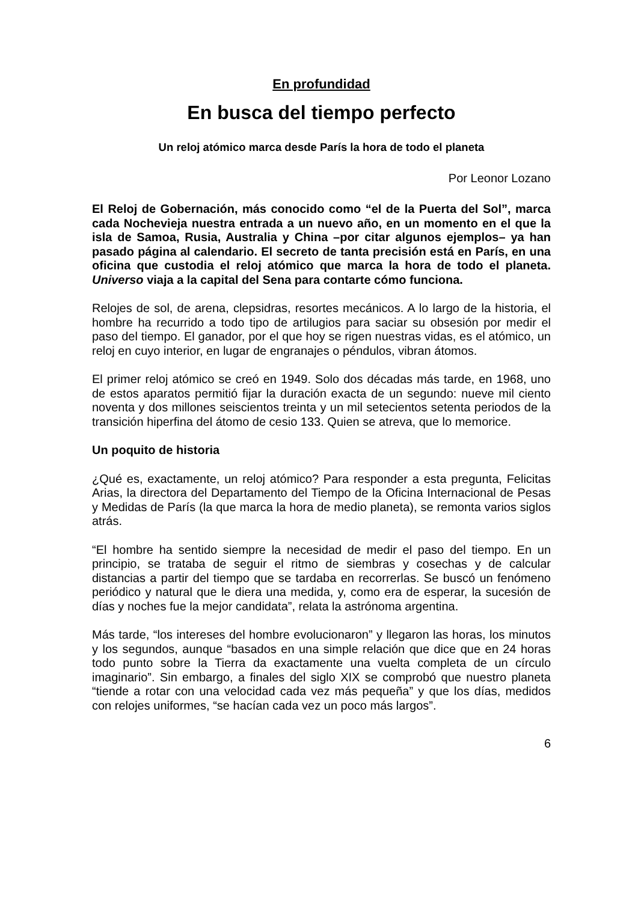En profundidad
En busca del tiempo perfecto
Un reloj atómico marca desde París la hora de todo el planeta
Por Leonor Lozano
El Reloj de Gobernación, más conocido como “el de la Puerta del Sol”, marca cada Nochevieja nuestra entrada a un nuevo año, en un momento en el que la isla de Samoa, Rusia, Australia y China –por citar algunos ejemplos– ya han pasado página al calendario. El secreto de tanta precisión está en París, en una oficina que custodia el reloj atómico que marca la hora de todo el planeta. Universo viaja a la capital del Sena para contarte cómo funciona.
Relojes de sol, de arena, clepsidras, resortes mecánicos. A lo largo de la historia, el hombre ha recurrido a todo tipo de artilugios para saciar su obsesión por medir el paso del tiempo. El ganador, por el que hoy se rigen nuestras vidas, es el atómico, un reloj en cuyo interior, en lugar de engranajes o péndulos, vibran átomos.
El primer reloj atómico se creó en 1949. Solo dos décadas más tarde, en 1968, uno de estos aparatos permitió fijar la duración exacta de un segundo: nueve mil ciento noventa y dos millones seiscientos treinta y un mil setecientos setenta periodos de la transición hiperfina del átomo de cesio 133. Quien se atreva, que lo memorice.
Un poquito de historia
¿Qué es, exactamente, un reloj atómico? Para responder a esta pregunta, Felicitas Arias, la directora del Departamento del Tiempo de la Oficina Internacional de Pesas y Medidas de París (la que marca la hora de medio planeta), se remonta varios siglos atrás.
“El hombre ha sentido siempre la necesidad de medir el paso del tiempo. En un principio, se trataba de seguir el ritmo de siembras y cosechas y de calcular distancias a partir del tiempo que se tardaba en recorrerlas. Se buscó un fenómeno periódico y natural que le diera una medida, y, como era de esperar, la sucesión de días y noches fue la mejor candidata”, relata la astrónoma argentina.
Más tarde, “los intereses del hombre evolucionaron” y llegaron las horas, los minutos y los segundos, aunque “basados en una simple relación que dice que en 24 horas todo punto sobre la Tierra da exactamente una vuelta completa de un círculo imaginario”. Sin embargo, a finales del siglo XIX se comprobó que nuestro planeta “tiende a rotar con una velocidad cada vez más pequeña” y que los días, medidos con relojes uniformes, “se hacían cada vez un poco más largos”.
6